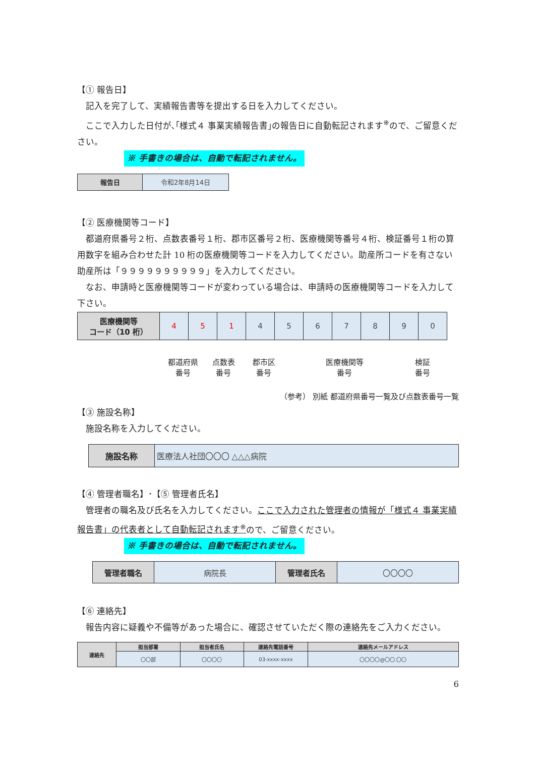【① 報告日】
記入を完了して、実績報告書等を提出する日を入力してください。
ここで入力した日付が､｢様式４ 事業実績報告書｣の報告日に自動転記されます<sup>※</sup>ので、ご留意ください。
※ 手書きの場合は、自動で転記されません。
| 報告日 | 令和2年8月14日 |
【② 医療機関等コード】
都道府県番号２桁、点数表番号１桁、郡市区番号２桁、医療機関等番号４桁、検証番号１桁の算用数字を組み合わせた計 10 桁の医療機関等コードを入力してください。助産所コードを有さない助産所は「９９９９９９９９９９」を入力してください。
なお、申請時と医療機関等コードが変わっている場合は、申請時の医療機関等コードを入力して下さい。
| 医療機関等 コード（10 桁） | 4 | 5 | 1 | 4 | 5 | 6 | 7 | 8 | 9 | 0 |
都道府県
番号 点数表
番号 郡市区
番号 医療機関等
番号 検証
番号
（参考） 別紙 都道府県番号一覧及び点数表番号一覧
【③ 施設名称】
施設名称を入力してください。
| 施設名称 | 医療法人社団〇〇〇 △△△病院 |
【④ 管理者職名】･【⑤ 管理者氏名】
管理者の職名及び氏名を入力してください。ここで入力された管理者の情報が「様式４ 事業実績報告書」の代表者として自動転記されます<sup>※</sup>ので、ご留意ください。
※ 手書きの場合は、自動で転記されません。
| 管理者職名 | 病院長 | 管理者氏名 | 〇〇〇〇 |
【⑥ 連絡先】
報告内容に疑義や不備等があった場合に、確認させていただく際の連絡先をご入力ください。
| 連絡先 | 担当部署 | 担当者氏名 | 連絡先電話番号 | 連絡先メールアドレス |
| --- | --- | --- | --- | --- |
| | 〇〇部 | 〇〇〇〇 | 03-xxxx-xxxx | 〇〇〇〇@〇〇.〇〇 |
6